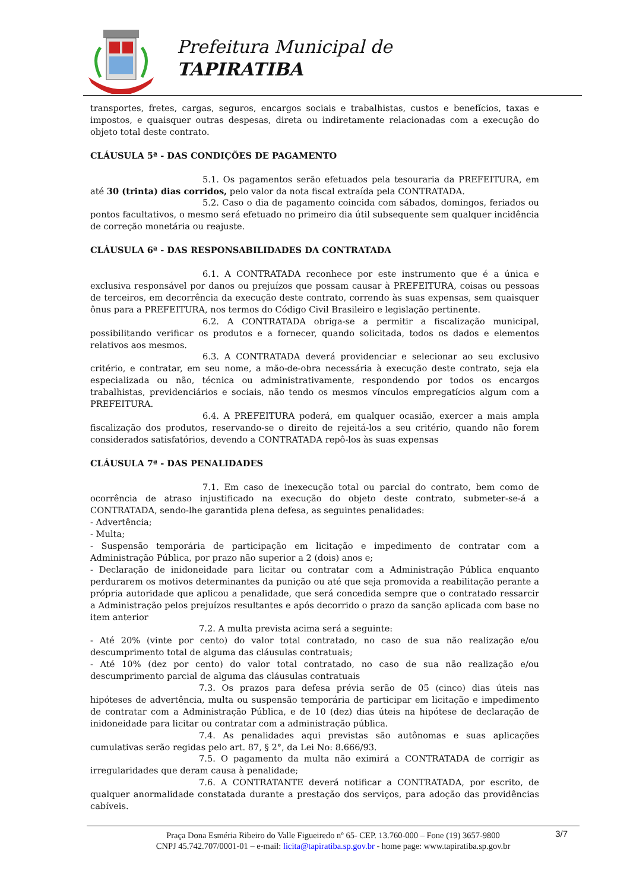Prefeitura Municipal de
TAPIRATIBA
transportes, fretes, cargas, seguros, encargos sociais e trabalhistas, custos e benefícios, taxas e impostos, e quaisquer outras despesas, direta ou indiretamente relacionadas com a execução do objeto total deste contrato.
CLÁUSULA 5ª - DAS CONDIÇÕES DE PAGAMENTO
5.1. Os pagamentos serão efetuados pela tesouraria da PREFEITURA, em até 30 (trinta) dias corridos, pelo valor da nota fiscal extraída pela CONTRATADA.
5.2. Caso o dia de pagamento coincida com sábados, domingos, feriados ou pontos facultativos, o mesmo será efetuado no primeiro dia útil subsequente sem qualquer incidência de correção monetária ou reajuste.
CLÁUSULA 6ª - DAS RESPONSABILIDADES DA CONTRATADA
6.1. A CONTRATADA reconhece por este instrumento que é a única e exclusiva responsável por danos ou prejuízos que possam causar à PREFEITURA, coisas ou pessoas de terceiros, em decorrência da execução deste contrato, correndo às suas expensas, sem quaisquer ônus para a PREFEITURA, nos termos do Código Civil Brasileiro e legislação pertinente.
6.2. A CONTRATADA obriga-se a permitir a fiscalização municipal, possibilitando verificar os produtos e a fornecer, quando solicitada, todos os dados e elementos relativos aos mesmos.
6.3. A CONTRATADA deverá providenciar e selecionar ao seu exclusivo critério, e contratar, em seu nome, a mão-de-obra necessária à execução deste contrato, seja ela especializada ou não, técnica ou administrativamente, respondendo por todos os encargos trabalhistas, previdenciários e sociais, não tendo os mesmos vínculos empregatícios algum com a PREFEITURA.
6.4. A PREFEITURA poderá, em qualquer ocasião, exercer a mais ampla fiscalização dos produtos, reservando-se o direito de rejeitá-los a seu critério, quando não forem considerados satisfatórios, devendo a CONTRATADA repô-los às suas expensas
CLÁUSULA 7ª - DAS PENALIDADES
7.1. Em caso de inexecução total ou parcial do contrato, bem como de ocorrência de atraso injustificado na execução do objeto deste contrato, submeter-se-á a CONTRATADA, sendo-lhe garantida plena defesa, as seguintes penalidades:
- Advertência;
- Multa;
- Suspensão temporária de participação em licitação e impedimento de contratar com a Administração Pública, por prazo não superior a 2 (dois) anos e;
- Declaração de inidoneidade para licitar ou contratar com a Administração Pública enquanto perdurarem os motivos determinantes da punição ou até que seja promovida a reabilitação perante a própria autoridade que aplicou a penalidade, que será concedida sempre que o contratado ressarcir a Administração pelos prejuízos resultantes e após decorrido o prazo da sanção aplicada com base no item anterior
7.2. A multa prevista acima será a seguinte:
- Até 20% (vinte por cento) do valor total contratado, no caso de sua não realização e/ou descumprimento total de alguma das cláusulas contratuais;
- Até 10% (dez por cento) do valor total contratado, no caso de sua não realização e/ou descumprimento parcial de alguma das cláusulas contratuais
7.3. Os prazos para defesa prévia serão de 05 (cinco) dias úteis nas hipóteses de advertência, multa ou suspensão temporária de participar em licitação e impedimento de contratar com a Administração Pública, e de 10 (dez) dias úteis na hipótese de declaração de inidoneidade para licitar ou contratar com a administração pública.
7.4. As penalidades aqui previstas são autônomas e suas aplicações cumulativas serão regidas pelo art. 87, § 2°, da Lei No: 8.666/93.
7.5. O pagamento da multa não eximirá a CONTRATADA de corrigir as irregularidades que deram causa à penalidade;
7.6. A CONTRATANTE deverá notificar a CONTRATADA, por escrito, de qualquer anormalidade constatada durante a prestação dos serviços, para adoção das providências cabíveis.
3/7 Praça Dona Esméria Ribeiro do Valle Figueiredo nº 65- CEP. 13.760-000 – Fone (19) 3657-9800
CNPJ 45.742.707/0001-01 – e-mail: licita@tapiratiba.sp.gov.br - home page: www.tapiratiba.sp.gov.br